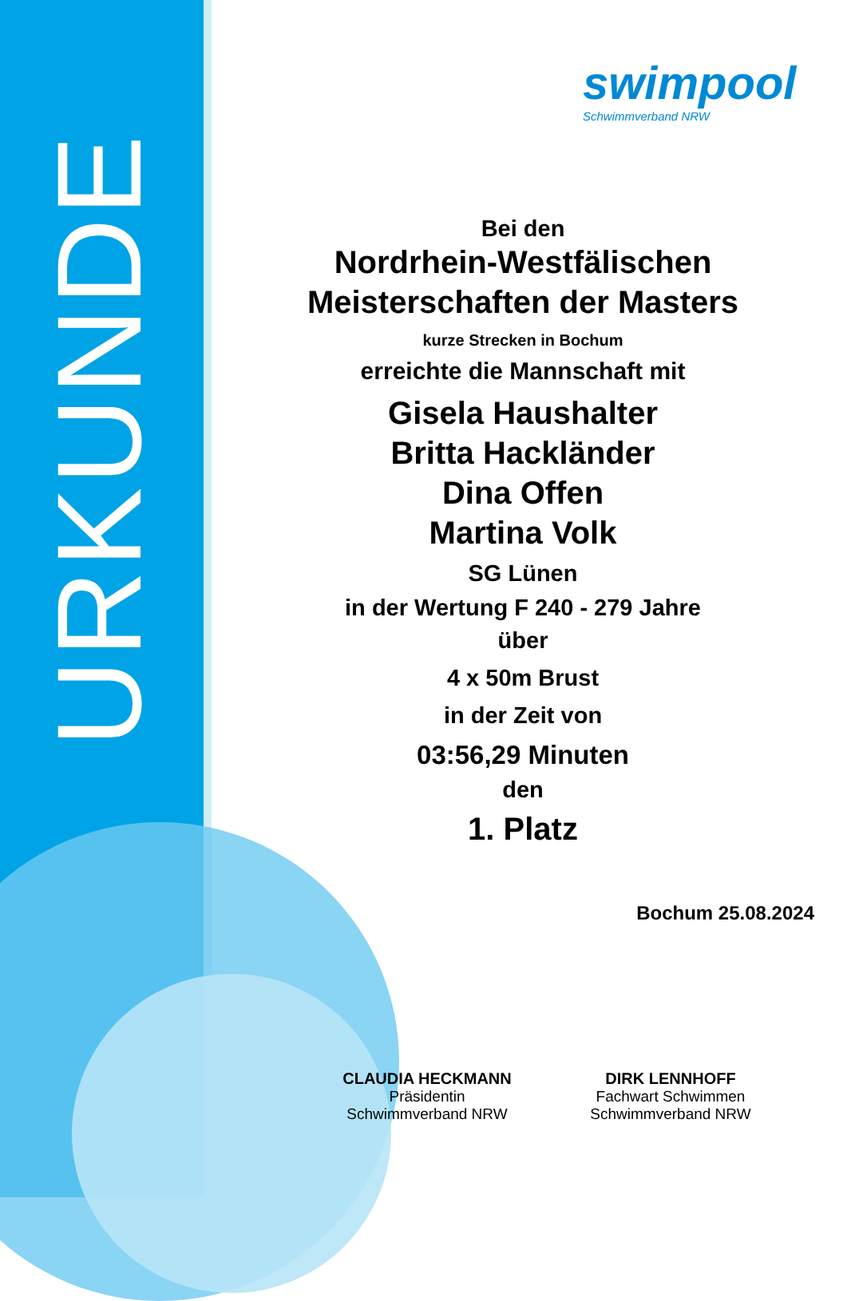URKUNDE
swimpool
Schwimmverband NRW
Bei den
Nordrhein-Westfälischen
Meisterschaften der Masters
kurze Strecken in Bochum
erreichte die Mannschaft mit
Gisela Haushalter
Britta Hackländer
Dina Offen
Martina Volk
SG Lünen
in der Wertung F 240 - 279 Jahre
über
4 x 50m Brust
in der Zeit von
03:56,29 Minuten
den
1. Platz
Bochum 25.08.2024
CLAUDIA HECKMANN
Präsidentin
Schwimmverband NRW
DIRK LENNHOFF
Fachwart Schwimmen
Schwimmverband NRW